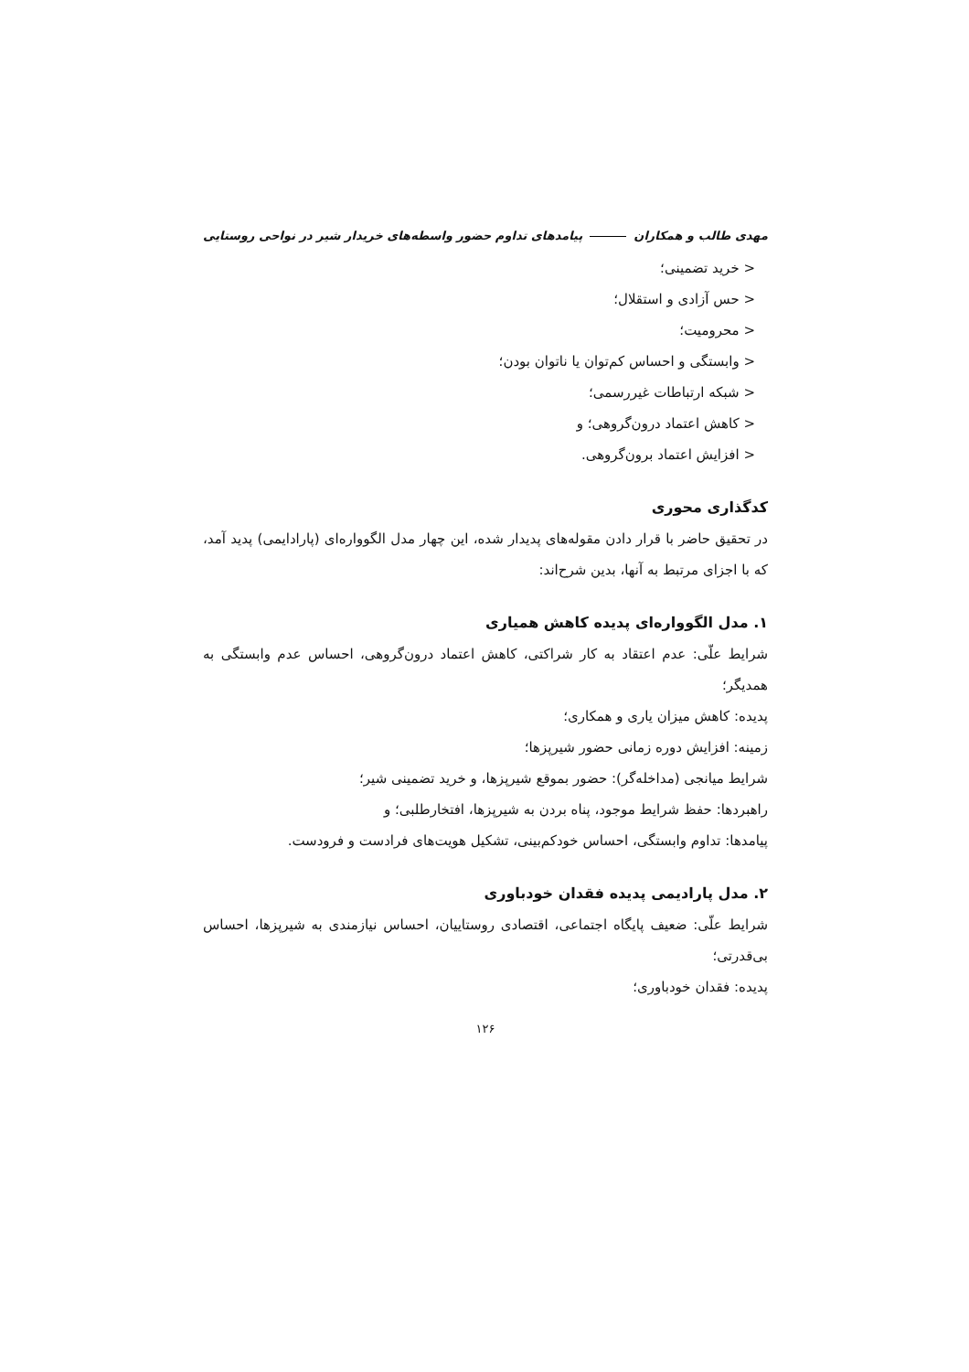مهدی طالب و همکاران پیامدهای تداوم حضور واسطه‌های خریدار شیر در نواحی روستایی
< خرید تضمینی؛
< حس آزادی و استقلال؛
< محرومیت؛
< وابستگی و احساس کم‌توان یا ناتوان بودن؛
< شبکه ارتباطات غیررسمی؛
< کاهش اعتماد درون‌گروهی؛ و
< افزایش اعتماد برون‌گروهی.
کدگذاری محوری
در تحقیق حاضر با قرار دادن مقوله‌های پدیدار شده، این چهار مدل الگوواره‌ای (پارادایمی) پدید آمد، که با اجزای مرتبط به آنها، بدین شرح‌اند:
۱. مدل الگوواره‌ای پدیده کاهش همیاری
شرایط علّی: عدم اعتقاد به کار شراکتی، کاهش اعتماد درون‌گروهی، احساس عدم وابستگی به همدیگر؛
پدیده: کاهش میزان یاری و همکاری؛
زمینه: افزایش دوره زمانی حضور شیرپزها؛
شرایط میانجی (مداخله‌گر): حضور بموقع شیرپزها، و خرید تضمینی شیر؛
راهبردها: حفظ شرایط موجود، پناه بردن به شیرپزها، افتخارطلبی؛ و
پیامدها: تداوم وابستگی، احساس خودکم‌بینی، تشکیل هویت‌های فرادست و فرودست.
۲. مدل پارادیمی پدیده فقدان خودباوری
شرایط علّی: ضعیف پایگاه اجتماعی، اقتصادی روستاییان، احساس نیازمندی به شیرپزها، احساس بی‌قدرتی؛
پدیده: فقدان خودباوری؛
۱۲۶